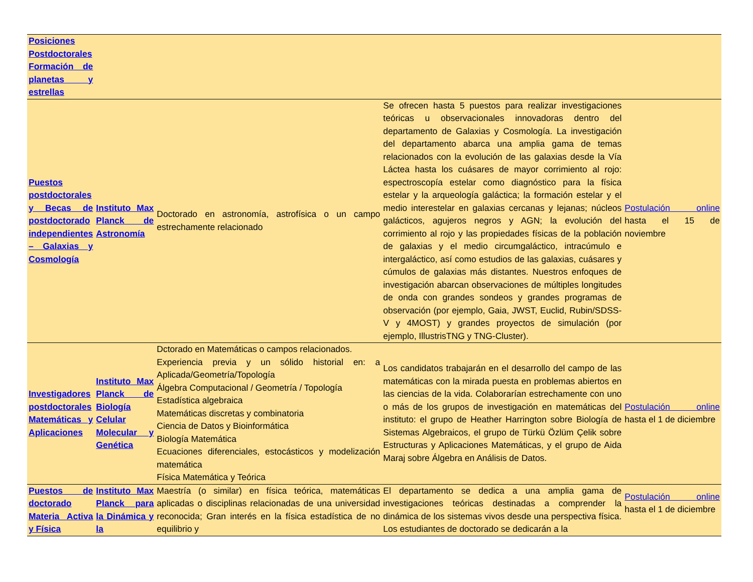| Posiciones Postdoctorales Formación de planetas y estrellas | | | | |
| Puestos postdoctorales y Becas de postdoctorado independientes – Galaxias y Cosmología | Instituto Max Planck de Astronomía | Doctorado en astronomía, astrofísica o un campo estrechamente relacionado | Se ofrecen hasta 5 puestos para realizar investigaciones teóricas u observacionales innovadoras dentro del departamento de Galaxias y Cosmología. La investigación del departamento abarca una amplia gama de temas relacionados con la evolución de las galaxias desde la Vía Láctea hasta los cuásares de mayor corrimiento al rojo: espectroscopía estelar como diagnóstico para la física estelar y la arqueología galáctica; la formación estelar y el medio interestelar en galaxias cercanas y lejanas; núcleos galácticos, agujeros negros y AGN; la evolución del corrimiento al rojo y las propiedades físicas de la población de galaxias y el medio circumgaláctico, intracúmulo e intergaláctico, así como estudios de las galaxias, cuásares y cúmulos de galaxias más distantes. Nuestros enfoques de investigación abarcan observaciones de múltiples longitudes de onda con grandes sondeos y grandes programas de observación (por ejemplo, Gaia, JWST, Euclid, Rubin/SDSS-V y 4MOST) y grandes proyectos de simulación (por ejemplo, IllustrisTNG y TNG-Cluster). | Postulación online hasta el 15 de noviembre |
| Investigadores postdoctorales Matemáticas y Aplicaciones | Instituto Max Planck de Biología Celular Molecular y Genética | Dctorado en Matemáticas o campos relacionados. Experiencia previa y un sólido historial en: a Aplicada/Geometría/Topología Álgebra Computacional / Geometría / Topología Estadística algebraica Matemáticas discretas y combinatoria Ciencia de Datos y Bioinformática Biología Matemática Ecuaciones diferenciales, estocásticos y modelización matemática Física Matemática y Teórica | Los candidatos trabajarán en el desarrollo del campo de las matemáticas con la mirada puesta en problemas abiertos en las ciencias de la vida. Colaborarían estrechamente con uno o más de los grupos de investigación en matemáticas del instituto: el grupo de Heather Harrington sobre Biología de Sistemas Algebraicos, el grupo de Türkü Özlüm Çelik sobre Estructuras y Aplicaciones Matemáticas, y el grupo de Aida Maraj sobre Álgebra en Análisis de Datos. | Postulación online hasta el 1 de diciembre |
| Puestos de doctorado Materia Activa y Física | Instituto Max Planck para la Dinámica y la | Maestría (o similar) en física teórica, matemáticas aplicadas o disciplinas relacionadas de una universidad reconocida; Gran interés en la física estadística de no equilibrio y | El departamento se dedica a una amplia gama de investigaciones teóricas destinadas a comprender la dinámica de los sistemas vivos desde una perspectiva física. Los estudiantes de doctorado se dedicarán a la | Postulación online hasta el 1 de diciembre |